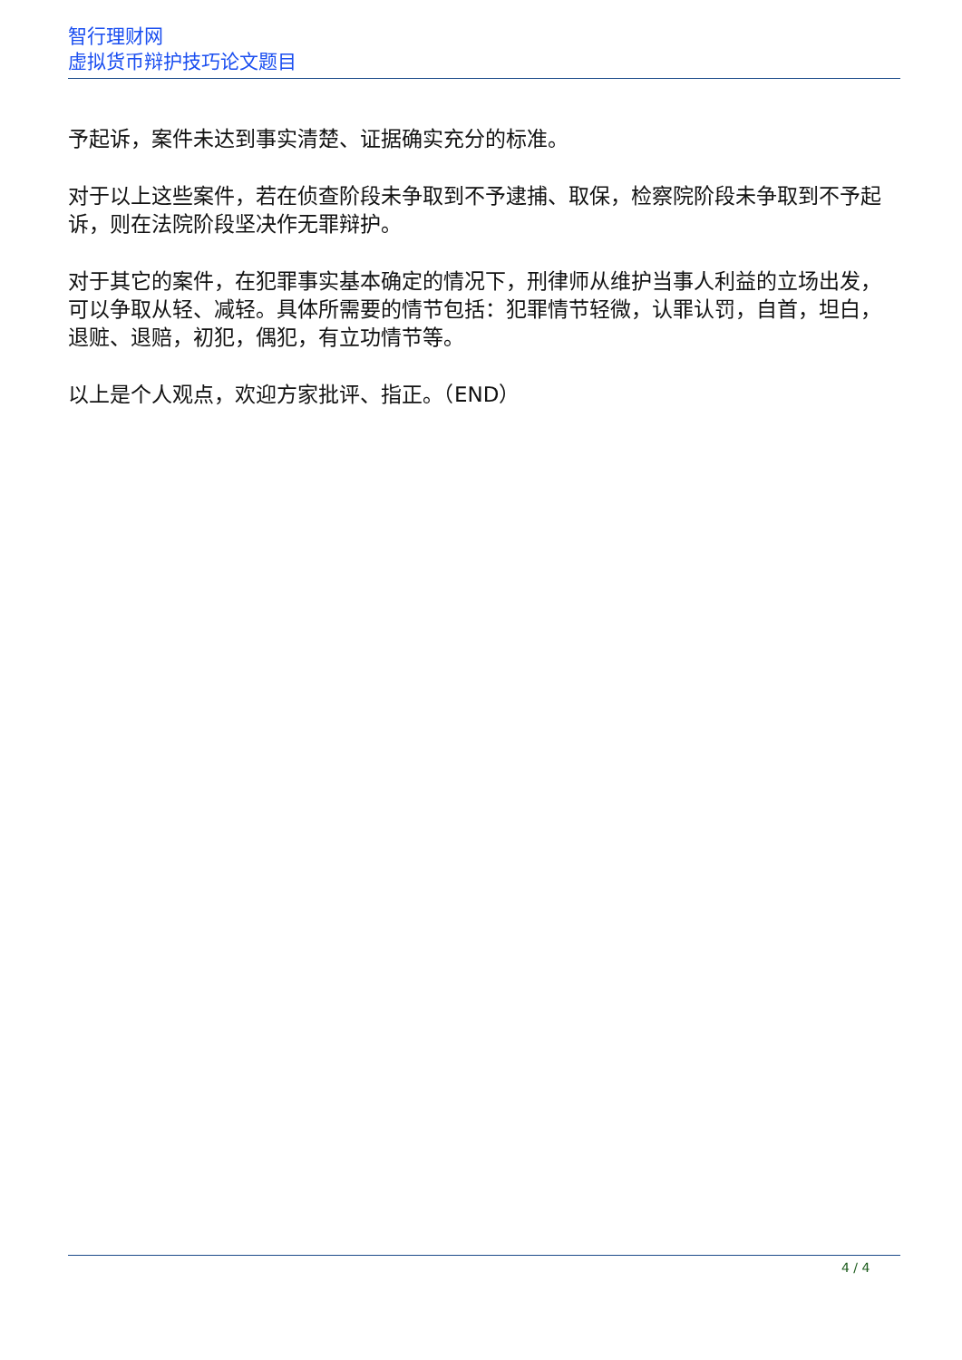智行理财网
虚拟货币辩护技巧论文题目
予起诉，案件未达到事实清楚、证据确实充分的标准。
对于以上这些案件，若在侦查阶段未争取到不予逮捕、取保，检察院阶段未争取到不予起诉，则在法院阶段坚决作无罪辩护。
对于其它的案件，在犯罪事实基本确定的情况下，刑律师从维护当事人利益的立场出发，可以争取从轻、减轻。具体所需要的情节包括：犯罪情节轻微，认罪认罚，自首，坦白，退赃、退赔，初犯，偶犯，有立功情节等。
以上是个人观点，欢迎方家批评、指正。（END）
4 / 4